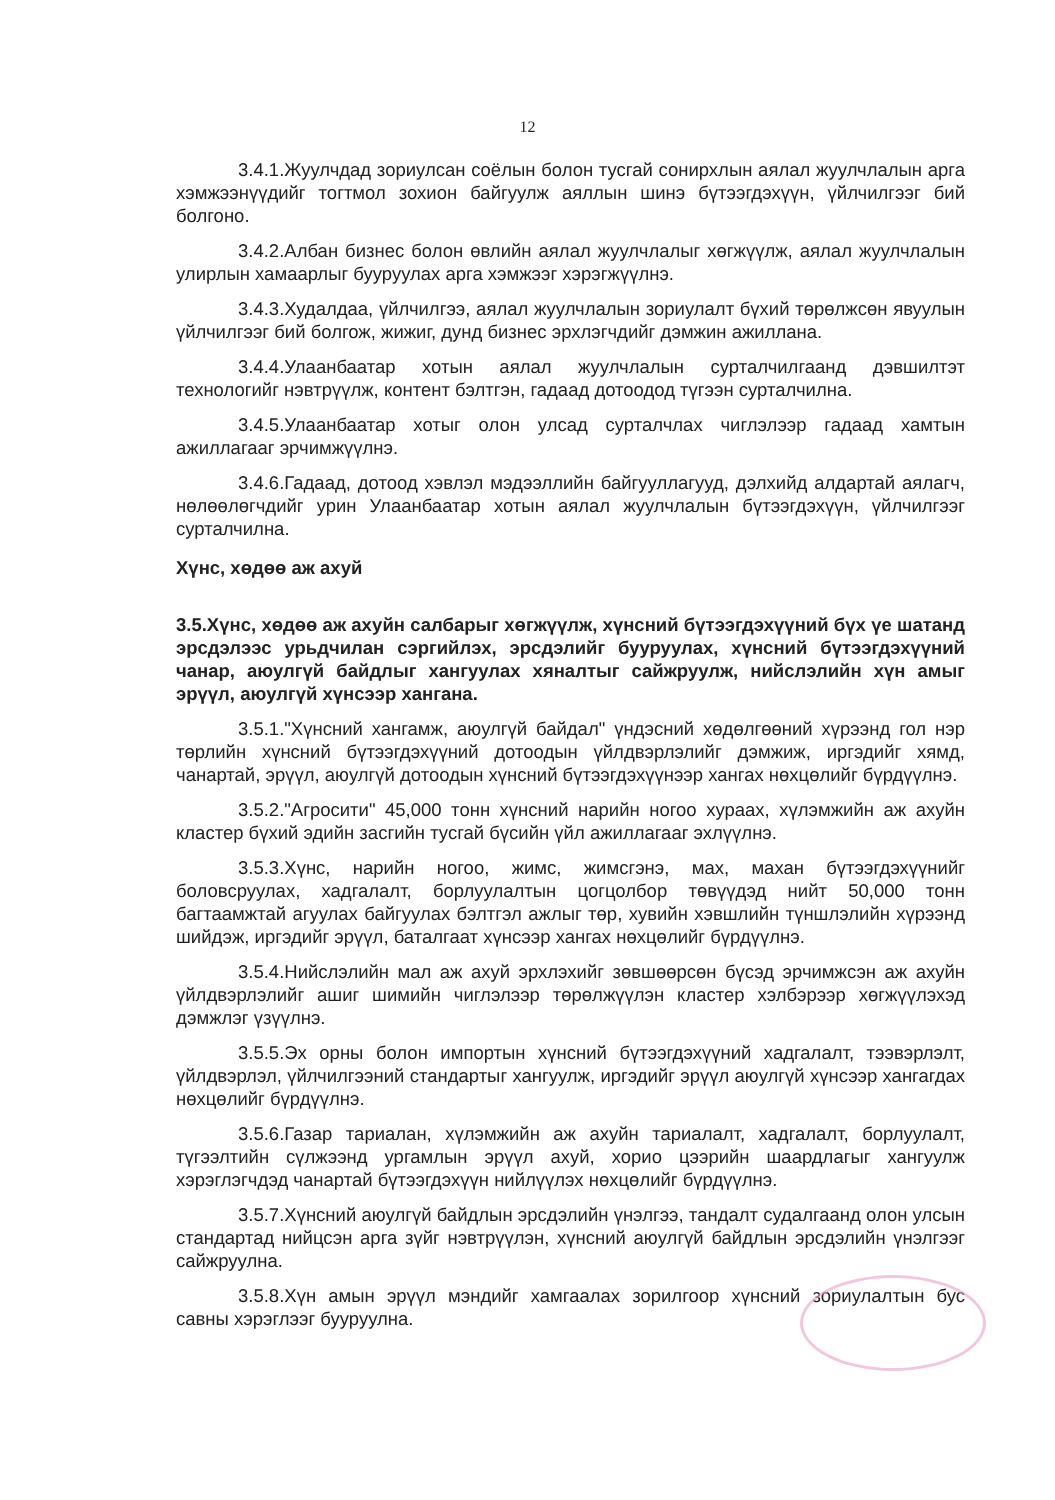12
3.4.1.Жуулчдад зориулсан соёлын болон тусгай сонирхлын аялал жуулчлалын арга хэмжээнүүдийг тогтмол зохион байгуулж аяллын шинэ бүтээгдэхүүн, үйлчилгээг бий болгоно.
3.4.2.Албан бизнес болон өвлийн аялал жуулчлалыг хөгжүүлж, аялал жуулчлалын улирлын хамаарлыг бууруулах арга хэмжээг хэрэгжүүлнэ.
3.4.3.Худалдаа, үйлчилгээ, аялал жуулчлалын зориулалт бүхий төрөлжсөн явуулын үйлчилгээг бий болгож, жижиг, дунд бизнес эрхлэгчдийг дэмжин ажиллана.
3.4.4.Улаанбаатар хотын аялал жуулчлалын сурталчилгаанд дэвшилтэт технологийг нэвтрүүлж, контент бэлтгэн, гадаад дотоодод түгээн сурталчилна.
3.4.5.Улаанбаатар хотыг олон улсад сурталчлах чиглэлээр гадаад хамтын ажиллагааг эрчимжүүлнэ.
3.4.6.Гадаад, дотоод хэвлэл мэдээллийн байгууллагууд, дэлхийд алдартай аялагч, нөлөөлөгчдийг урин Улаанбаатар хотын аялал жуулчлалын бүтээгдэхүүн, үйлчилгээг сурталчилна.
Хүнс, хөдөө аж ахуй
3.5.Хүнс, хөдөө аж ахуйн салбарыг хөгжүүлж, хүнсний бүтээгдэхүүний бүх үе шатанд эрсдэлээс урьдчилан сэргийлэх, эрсдэлийг бууруулах, хүнсний бүтээгдэхүүний чанар, аюулгүй байдлыг хангуулах хяналтыг сайжруулж, нийслэлийн хүн амыг эрүүл, аюулгүй хүнсээр хангана.
3.5.1."Хүнсний хангамж, аюулгүй байдал" үндэсний хөдөлгөөний хүрээнд гол нэр төрлийн хүнсний бүтээгдэхүүний дотоодын үйлдвэрлэлийг дэмжиж, иргэдийг хямд, чанартай, эрүүл, аюулгүй дотоодын хүнсний бүтээгдэхүүнээр хангах нөхцөлийг бүрдүүлнэ.
3.5.2."Агросити" 45,000 тонн хүнсний нарийн ногоо хураах, хүлэмжийн аж ахуйн кластер бүхий эдийн засгийн тусгай бүсийн үйл ажиллагааг эхлүүлнэ.
3.5.3.Хүнс, нарийн ногоо, жимс, жимсгэнэ, мах, махан бүтээгдэхүүнийг боловсруулах, хадгалалт, борлуулалтын цогцолбор төвүүдэд нийт 50,000 тонн багтаамжтай агуулах байгуулах бэлтгэл ажлыг төр, хувийн хэвшлийн түншлэлийн хүрээнд шийдэж, иргэдийг эрүүл, баталгаат хүнсээр хангах нөхцөлийг бүрдүүлнэ.
3.5.4.Нийслэлийн мал аж ахуй эрхлэхийг зөвшөөрсөн бүсэд эрчимжсэн аж ахуйн үйлдвэрлэлийг ашиг шимийн чиглэлээр төрөлжүүлэн кластер хэлбэрээр хөгжүүлэхэд дэмжлэг үзүүлнэ.
3.5.5.Эх орны болон импортын хүнсний бүтээгдэхүүний хадгалалт, тээвэрлэлт, үйлдвэрлэл, үйлчилгээний стандартыг хангуулж, иргэдийг эрүүл аюулгүй хүнсээр хангагдах нөхцөлийг бүрдүүлнэ.
3.5.6.Газар тариалан, хүлэмжийн аж ахуйн тариалалт, хадгалалт, борлуулалт, түгээлтийн сүлжээнд ургамлын эрүүл ахуй, хорио цээрийн шаардлагыг хангуулж хэрэглэгчдэд чанартай бүтээгдэхүүн нийлүүлэх нөхцөлийг бүрдүүлнэ.
3.5.7.Хүнсний аюулгүй байдлын эрсдэлийн үнэлгээ, тандалт судалгаанд олон улсын стандартад нийцсэн арга зүйг нэвтрүүлэн, хүнсний аюулгүй байдлын эрсдэлийн үнэлгээг сайжруулна.
3.5.8.Хүн амын эрүүл мэндийг хамгаалах зорилгоор хүнсний зориулалтын бус савны хэрэглээг бууруулна.